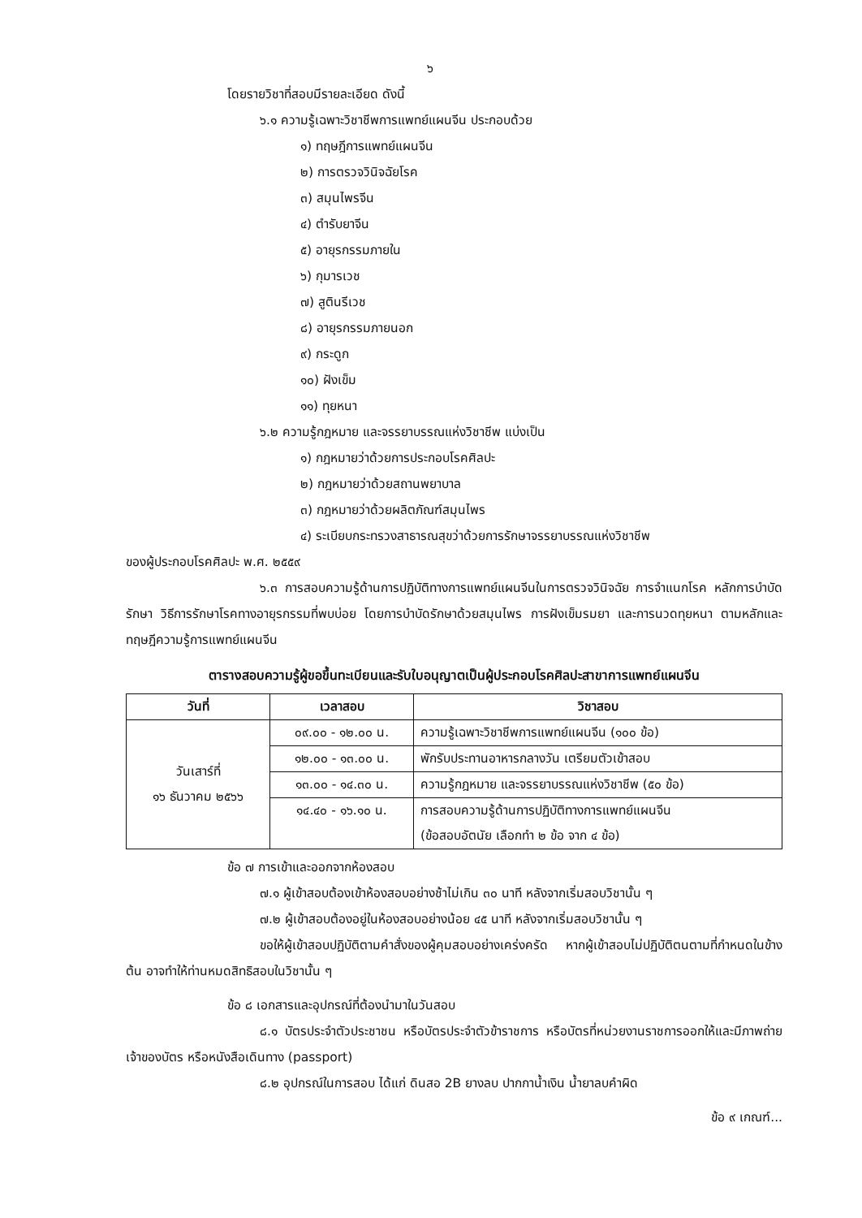๖
โดยรายวิชาที่สอบมีรายละเอียด ดังนี้
๖.๑ ความรู้เฉพาะวิชาชีพการแพทย์แผนจีน ประกอบด้วย
๑) ทฤษฎีการแพทย์แผนจีน
๒) การตรวจวินิจฉัยโรค
๓) สมุนไพรจีน
๔) ตำรับยาจีน
๕) อายุรกรรมภายใน
๖) กุมารเวช
๗) สูตินรีเวช
๘) อายุรกรรมภายนอก
๙) กระดูก
๑๐) ฝังเข็ม
๑๑) ทุยหนา
๖.๒ ความรู้กฎหมาย และจรรยาบรรณแห่งวิชาชีพ แบ่งเป็น
๑) กฎหมายว่าด้วยการประกอบโรคศิลปะ
๒) กฎหมายว่าด้วยสถานพยาบาล
๓) กฎหมายว่าด้วยผลิตภัณฑ์สมุนไพร
๔) ระเบียบกระทรวงสาธารณสุขว่าด้วยการรักษาจรรยาบรรณแห่งวิชาชีพ
ของผู้ประกอบโรคศิลปะ พ.ศ. ๒๕๕๙
๖.๓ การสอบความรู้ด้านการปฏิบัติทางการแพทย์แผนจีนในการตรวจวินิจฉัย การจำแนกโรค หลักการบำบัดรักษา วิธีการรักษาโรคทางอายุรกรรมที่พบบ่อย โดยการบำบัดรักษาด้วยสมุนไพร การฝังเข็มรมยา และการนวดทุยหนา ตามหลักและทฤษฎีความรู้การแพทย์แผนจีน
ตารางสอบความรู้ผู้ขอขึ้นทะเบียนและรับใบอนุญาตเป็นผู้ประกอบโรคศิลปะสาขาการแพทย์แผนจีน
| วันที่ | เวลาสอบ | วิชาสอบ |
| --- | --- | --- |
| วันเสาร์ที่ ๑๖ ธันวาคม ๒๕๖๖ | ๐๙.๐๐ - ๑๒.๐๐ น. | ความรู้เฉพาะวิชาชีพการแพทย์แผนจีน (๑๐๐ ข้อ) |
| | ๑๒.๐๐ - ๑๓.๐๐ น. | พักรับประทานอาหารกลางวัน เตรียมตัวเข้าสอบ |
| | ๑๓.๐๐ - ๑๔.๓๐ น. | ความรู้กฎหมาย และจรรยาบรรณแห่งวิชาชีพ (๕๐ ข้อ) |
| | ๑๔.๔๐ - ๑๖.๑๐ น. | การสอบความรู้ด้านการปฏิบัติทางการแพทย์แผนจีน (ข้อสอบอัตนัย เลือกทำ ๒ ข้อ จาก ๔ ข้อ) |
ข้อ ๗ การเข้าและออกจากห้องสอบ
๗.๑ ผู้เข้าสอบต้องเข้าห้องสอบอย่างช้าไม่เกิน ๓๐ นาที หลังจากเริ่มสอบวิชานั้น ๆ
๗.๒ ผู้เข้าสอบต้องอยู่ในห้องสอบอย่างน้อย ๔๕ นาที หลังจากเริ่มสอบวิชานั้น ๆ
ขอให้ผู้เข้าสอบปฏิบัติตามคำสั่งของผู้คุมสอบอย่างเคร่งครัด หากผู้เข้าสอบไม่ปฏิบัติตนตามที่กำหนดในข้างต้น อาจทำให้ท่านหมดสิทธิสอบในวิชานั้น ๆ
ข้อ ๘ เอกสารและอุปกรณ์ที่ต้องนำมาในวันสอบ
๘.๑ บัตรประจำตัวประชาชน หรือบัตรประจำตัวข้าราชการ หรือบัตรที่หน่วยงานราชการออกให้และมีภาพถ่ายเจ้าของบัตร หรือหนังสือเดินทาง (passport)
๘.๒ อุปกรณ์ในการสอบ ได้แก่ ดินสอ 2B ยางลบ ปากกาน้ำเงิน น้ำยาลบคำผิด
ข้อ ๙ เกณฑ์...